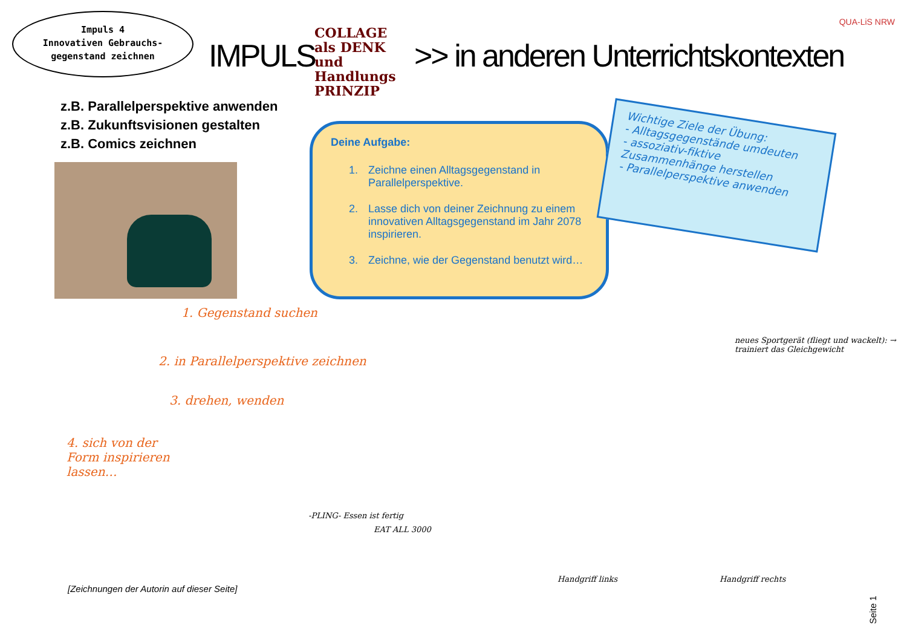Impuls 4
Innovativen Gebrauchs-
gegenstand zeichnen
IMPULS
COLLAGE als DENK und Handlungs PRINZIP
>> in anderen Unterrichtskontexten
QUA-LiS NRW
z.B. Parallelperspektive anwenden
z.B. Zukunftsvisionen gestalten
z.B. Comics zeichnen
Deine Aufgabe:
1. Zeichne einen Alltagsgegenstand in Parallelperspektive.
2. Lasse dich von deiner Zeichnung zu einem innovativen Alltagsgegenstand im Jahr 2078 inspirieren.
3. Zeichne, wie der Gegenstand benutzt wird…
Wichtige Ziele der Übung:
- Alltagsgegenstände umdeuten
- assoziativ-fiktive Zusammenhänge herstellen
- Parallelperspektive anwenden
1. Gegenstand suchen
2. in Parallelperspektive zeichnen
3. drehen, wenden
4. sich von der Form inspirieren lassen…
neues Sportgerät (fliegt und wackelt): → trainiert das Gleichgewicht
-PLING- Essen ist fertig
EAT ALL 3000
Handgriff links Handgriff rechts
[Zeichnungen der Autorin auf dieser Seite]
Seite 1